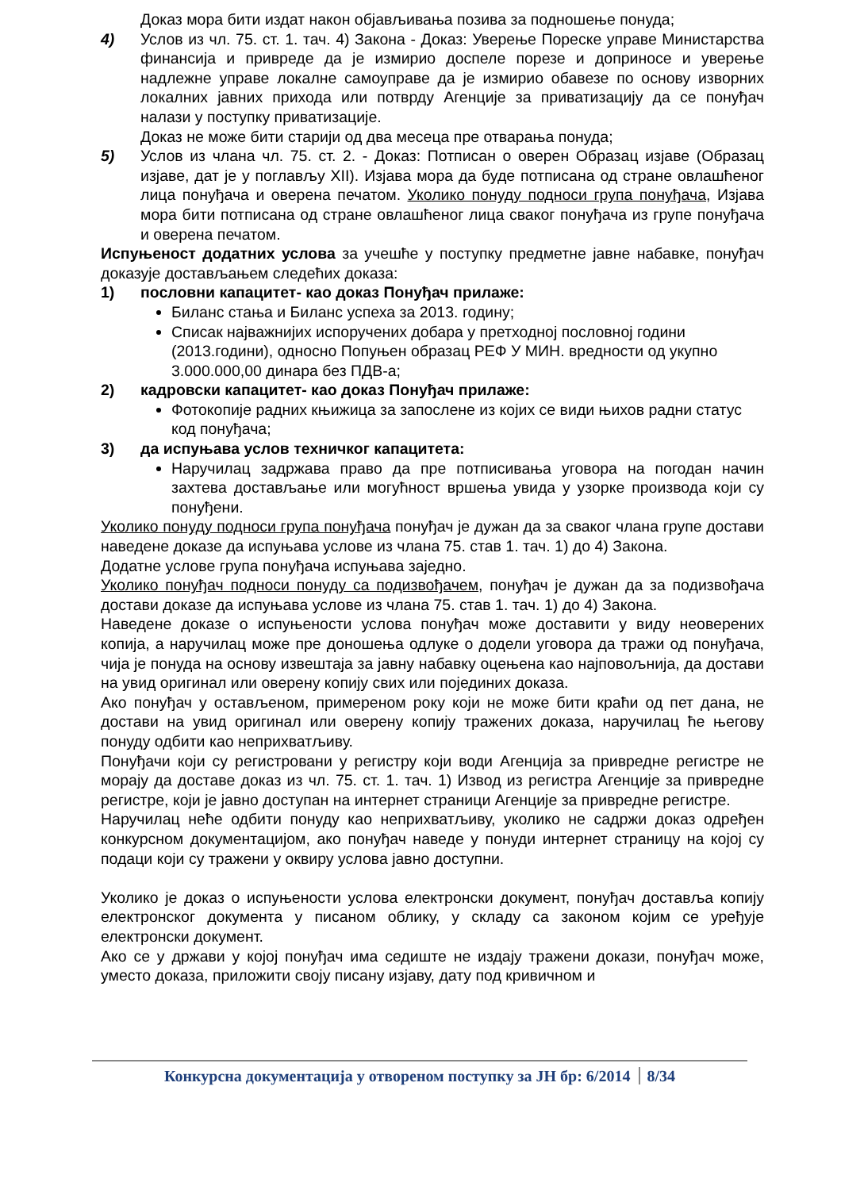Доказ мора бити издат након објављивања позива за подношење понуда;
4) Услов из чл. 75. ст. 1. тач. 4) Закона - Доказ: Уверење Пореске управе Министарства финансија и привреде да је измирио доспеле порезе и доприносе и уверење надлежне управе локалне самоуправе да је измирио обавезе по основу изворних локалних јавних прихода или потврду Агенције за приватизацију да се понуђач налази у поступку приватизације.
Доказ не може бити старији од два месеца пре отварања понуда;
5) Услов из члана чл. 75. ст. 2. - Доказ: Потписан о оверен Образац изјаве (Образац изјаве, дат је у поглављу XII). Изјава мора да буде потписана од стране овлашћеног лица понуђача и оверена печатом. Уколико понуду подноси група понуђача, Изјава мора бити потписана од стране овлашћеног лица сваког понуђача из групе понуђача и оверена печатом.
Испуњеност додатних услова за учешће у поступку предметне јавне набавке, понуђач доказује достављањем следећих доказа:
1) пословни капацитет- као доказ Понуђач прилаже:
Биланс стања и Биланс успеха за 2013. годину;
Списак најважнијих испоручених добара у претходној пословној години (2013.години), односно Попуњен образац РЕФ У МИН. вредности од укупно 3.000.000,00 динара без ПДВ-а;
2) кадровски капацитет- као доказ Понуђач прилаже:
Фотокопије радних књижица за запослене из којих се види њихов радни статус код понуђача;
3) да испуњава услов техничког капацитета:
Наручилац задржава право да пре потписивања уговора на погодан начин захтева достављање или могућност вршења увида у узорке производа који су понуђени.
Уколико понуду подноси група понуђача понуђач је дужан да за сваког члана групе достави наведене доказе да испуњава услове из члана 75. став 1. тач. 1) до 4) Закона.
Додатне услове група понуђача испуњава заједно.
Уколико понуђач подноси понуду са подизвођачем, понуђач је дужан да за подизвођача достави доказе да испуњава услове из члана 75. став 1. тач. 1) до 4) Закона.
Наведене доказе о испуњености услова понуђач може доставити у виду неоверених копија, а наручилац може пре доношења одлуке о додели уговора да тражи од понуђача, чија је понуда на основу извештаја за јавну набавку оцењена као најповољнија, да достави на увид оригинал или оверену копију свих или појединих доказа.
Ако понуђач у остављеном, примереном року који не може бити краћи од пет дана, не достави на увид оригинал или оверену копију тражених доказа, наручилац ће његову понуду одбити као неприхватљиву.
Понуђачи који су регистровани у регистру који води Агенција за привредне регистре не морају да доставе доказ из чл. 75. ст. 1. тач. 1) Извод из регистра Агенције за привредне регистре, који је јавно доступан на интернет страници Агенције за привредне регистре.
Наручилац неће одбити понуду као неприхватљиву, уколико не садржи доказ одређен конкурсном документацијом, ако понуђач наведе у понуди интернет страницу на којој су подаци који су тражени у оквиру услова јавно доступни.
Уколико је доказ о испуњености услова електронски документ, понуђач доставља копију електронског документа у писаном облику, у складу са законом којим се уређује електронски документ.
Ако се у држави у којој понуђач има седиште не издају тражени докази, понуђач може, уместо доказа, приложити своју писану изјаву, дату под кривичном и
Конкурсна документација у отвореном поступку за ЈН бр: 6/2014 8/34